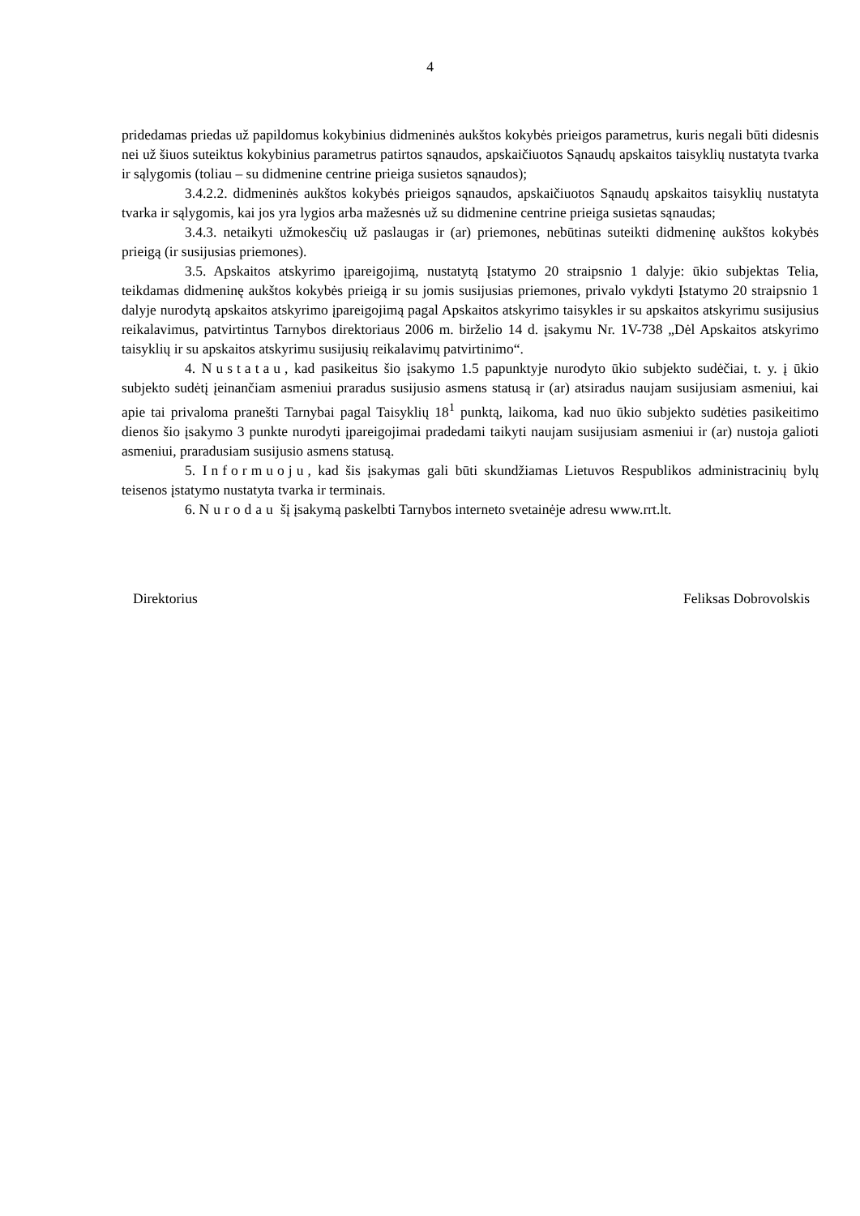4
pridedamas priedas už papildomus kokybinius didmeninės aukštos kokybės prieigos parametrus, kuris negali būti didesnis nei už šiuos suteiktus kokybinius parametrus patirtos sąnaudos, apskaičiuotos Sąnaudų apskaitos taisyklių nustatyta tvarka ir sąlygomis (toliau – su didmenine centrine prieiga susietos sąnaudos);
3.4.2.2. didmeninės aukštos kokybės prieigos sąnaudos, apskaičiuotos Sąnaudų apskaitos taisyklių nustatyta tvarka ir sąlygomis, kai jos yra lygios arba mažesnės už su didmenine centrine prieiga susietas sąnaudas;
3.4.3. netaikyti užmokesčių už paslaugas ir (ar) priemones, nebūtinas suteikti didmeninę aukštos kokybės prieigą (ir susijusias priemones).
3.5. Apskaitos atskyrimo įpareigojimą, nustatytą Įstatymo 20 straipsnio 1 dalyje: ūkio subjektas Telia, teikdamas didmeninę aukštos kokybės prieigą ir su jomis susijusias priemones, privalo vykdyti Įstatymo 20 straipsnio 1 dalyje nurodytą apskaitos atskyrimo įpareigojimą pagal Apskaitos atskyrimo taisykles ir su apskaitos atskyrimu susijusius reikalavimus, patvirtintus Tarnybos direktoriaus 2006 m. birželio 14 d. įsakymu Nr. 1V-738 „Dėl Apskaitos atskyrimo taisyklių ir su apskaitos atskyrimu susijusių reikalavimų patvirtinimo“.
4. Nustatau, kad pasikeitus šio įsakymo 1.5 papunktyje nurodyto ūkio subjekto sudėčiai, t. y. į ūkio subjekto sudėtį įeinančiam asmeniui praradus susijusio asmens statusą ir (ar) atsiradus naujam susijusiam asmeniui, kai apie tai privaloma pranešti Tarnybai pagal Taisyklių 18<sup>1</sup> punktą, laikoma, kad nuo ūkio subjekto sudėties pasikeitimo dienos šio įsakymo 3 punkte nurodyti įpareigojimai pradedami taikyti naujam susijusiam asmeniui ir (ar) nustoja galioti asmeniui, praradusiam susijusio asmens statusą.
5. Informuoju, kad šis įsakymas gali būti skundžiamas Lietuvos Respublikos administracinių bylų teisenos įstatymo nustatyta tvarka ir terminais.
6. Nurodau šį įsakymą paskelbti Tarnybos interneto svetainėje adresu www.rrt.lt.
Direktorius Feliksas Dobrovolskis